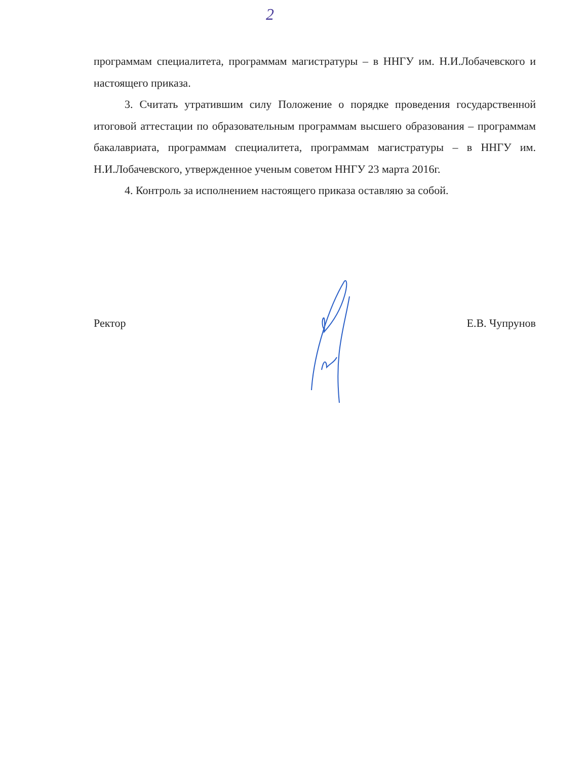2
программам специалитета, программам магистратуры – в ННГУ им. Н.И.Лобачевского и настоящего приказа.
3. Считать утратившим силу Положение о порядке проведения государственной итоговой аттестации по образовательным программам высшего образования – программам бакалавриата, программам специалитета, программам магистратуры – в ННГУ им. Н.И.Лобачевского, утвержденное ученым советом ННГУ 23 марта 2016г.
4. Контроль за исполнением настоящего приказа оставляю за собой.
Ректор Е.В. Чупрунов